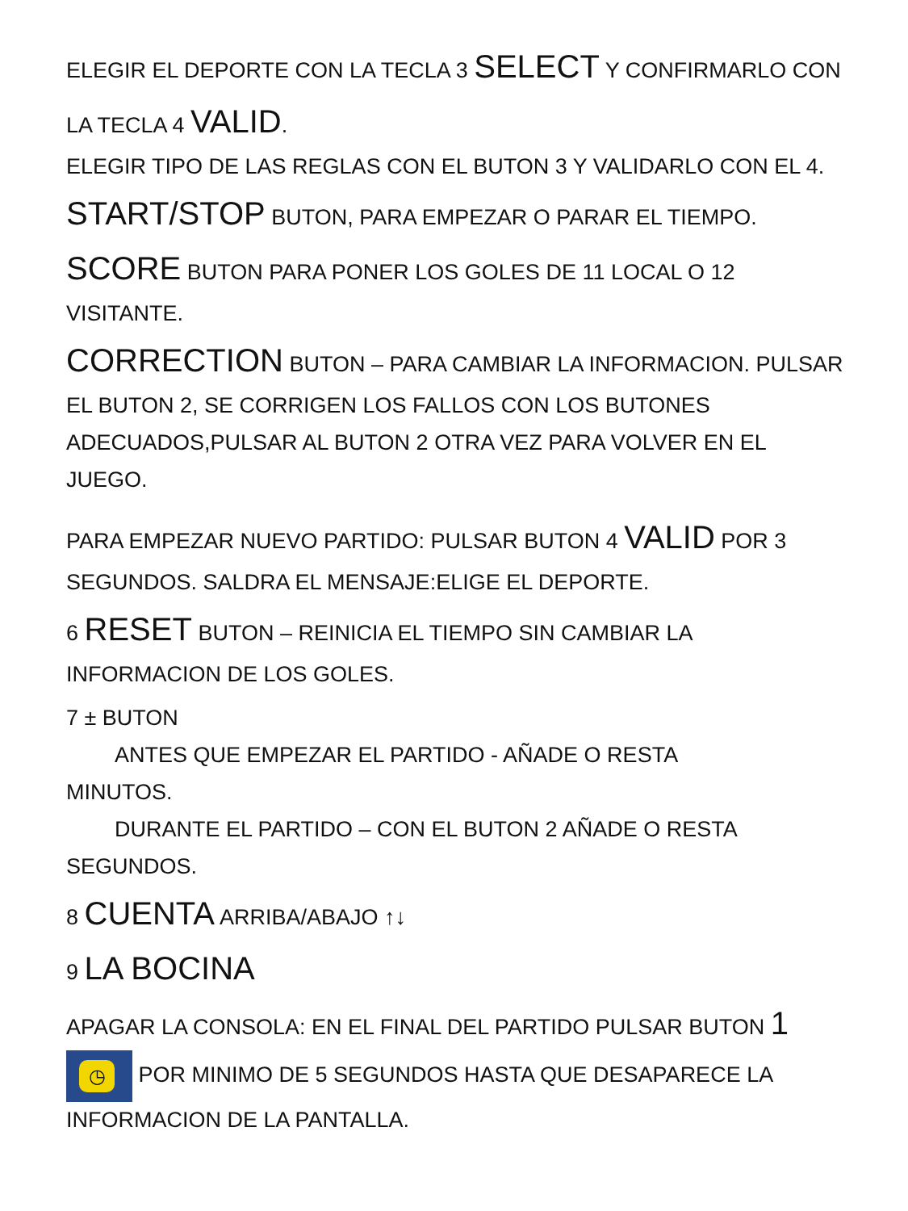ELEGIR EL DEPORTE CON LA TECLA 3 SELECT Y CONFIRMARLO CON LA TECLA 4 VALID.
ELEGIR TIPO DE LAS REGLAS CON EL BUTON 3 Y VALIDARLO CON EL 4.
START/STOP BUTON, PARA EMPEZAR O PARAR EL TIEMPO.
SCORE BUTON PARA PONER LOS GOLES DE 11 LOCAL O 12 VISITANTE.
CORRECTION BUTON – PARA CAMBIAR LA INFORMACION. PULSAR EL BUTON 2, SE CORRIGEN LOS FALLOS CON LOS BUTONES ADECUADOS,PULSAR AL BUTON 2 OTRA VEZ PARA VOLVER EN EL JUEGO.
PARA EMPEZAR NUEVO PARTIDO: PULSAR BUTON 4 VALID POR 3 SEGUNDOS. SALDRA EL MENSAJE:ELIGE EL DEPORTE.
6 RESET BUTON – REINICIA EL TIEMPO SIN CAMBIAR LA INFORMACION DE LOS GOLES.
7 ± BUTON
ANTES QUE EMPEZAR EL PARTIDO - AÑADE O RESTA
MINUTOS.
DURANTE EL PARTIDO – CON EL BUTON 2 AÑADE O RESTA
SEGUNDOS.
8 CUENTA ARRIBA/ABAJO ↑↓
9 LA BOCINA
APAGAR LA CONSOLA: EN EL FINAL DEL PARTIDO PULSAR BUTON 1 ◷ POR MINIMO DE 5 SEGUNDOS HASTA QUE DESAPARECE LA INFORMACION DE LA PANTALLA.